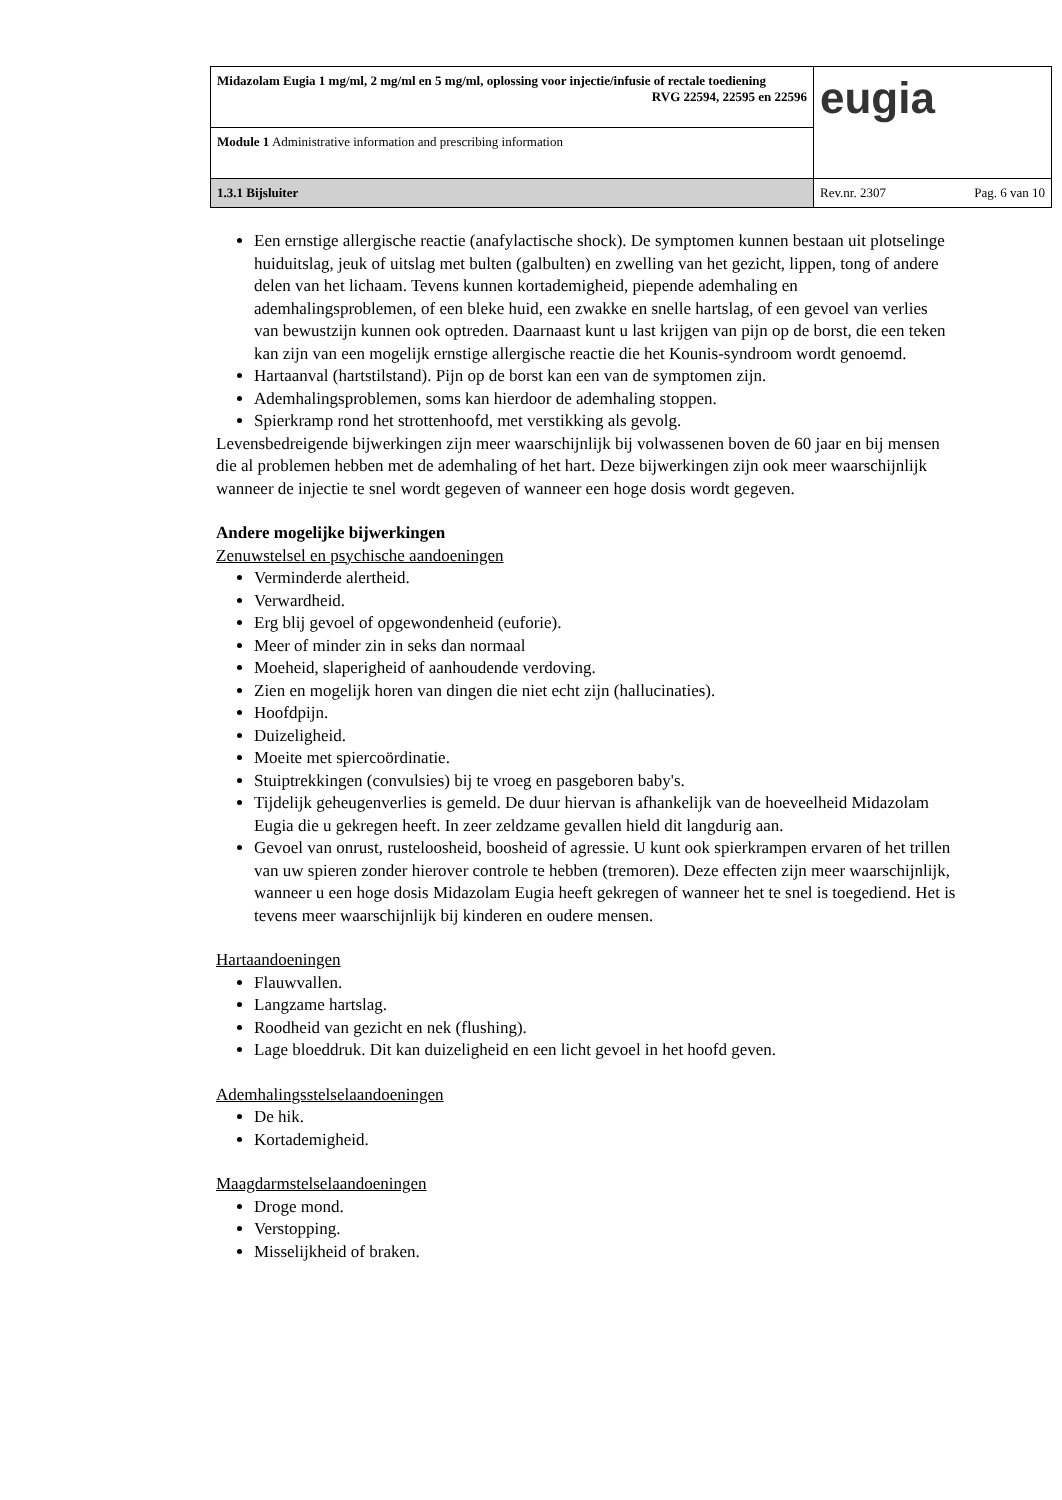| Midazolam Eugia 1 mg/ml, 2 mg/ml en 5 mg/ml, oplossing voor injectie/infusie of rectale toediening RVG 22594, 22595 en 22596 | eugia |
| Module 1 Administrative information and prescribing information | |
| 1.3.1 Bijsluiter | Rev.nr. 2307 Pag. 6 van 10 |
Een ernstige allergische reactie (anafylactische shock). De symptomen kunnen bestaan uit plotselinge huiduitslag, jeuk of uitslag met bulten (galbulten) en zwelling van het gezicht, lippen, tong of andere delen van het lichaam. Tevens kunnen kortademigheid, piepende ademhaling en ademhalingsproblemen, of een bleke huid, een zwakke en snelle hartslag, of een gevoel van verlies van bewustzijn kunnen ook optreden. Daarnaast kunt u last krijgen van pijn op de borst, die een teken kan zijn van een mogelijk ernstige allergische reactie die het Kounis-syndroom wordt genoemd.
Hartaanval (hartstilstand). Pijn op de borst kan een van de symptomen zijn.
Ademhalingsproblemen, soms kan hierdoor de ademhaling stoppen.
Spierkramp rond het strottenhoofd, met verstikking als gevolg.
Levensbedreigende bijwerkingen zijn meer waarschijnlijk bij volwassenen boven de 60 jaar en bij mensen die al problemen hebben met de ademhaling of het hart. Deze bijwerkingen zijn ook meer waarschijnlijk wanneer de injectie te snel wordt gegeven of wanneer een hoge dosis wordt gegeven.
Andere mogelijke bijwerkingen
Zenuwstelsel en psychische aandoeningen
Verminderde alertheid.
Verwardheid.
Erg blij gevoel of opgewondenheid (euforie).
Meer of minder zin in seks dan normaal
Moeheid, slaperigheid of aanhoudende verdoving.
Zien en mogelijk horen van dingen die niet echt zijn (hallucinaties).
Hoofdpijn.
Duizeligheid.
Moeite met spiercoördinatie.
Stuiptrekkingen (convulsies) bij te vroeg en pasgeboren baby's.
Tijdelijk geheugenverlies is gemeld. De duur hiervan is afhankelijk van de hoeveelheid Midazolam Eugia die u gekregen heeft. In zeer zeldzame gevallen hield dit langdurig aan.
Gevoel van onrust, rusteloosheid, boosheid of agressie. U kunt ook spierkrampen ervaren of het trillen van uw spieren zonder hierover controle te hebben (tremoren). Deze effecten zijn meer waarschijnlijk, wanneer u een hoge dosis Midazolam Eugia heeft gekregen of wanneer het te snel is toegediend. Het is tevens meer waarschijnlijk bij kinderen en oudere mensen.
Hartaandoeningen
Flauwvallen.
Langzame hartslag.
Roodheid van gezicht en nek (flushing).
Lage bloeddruk. Dit kan duizeligheid en een licht gevoel in het hoofd geven.
Ademhalingsstelselaandoeningen
De hik.
Kortademigheid.
Maagdarmstelselaandoeningen
Droge mond.
Verstopping.
Misselijkheid of braken.